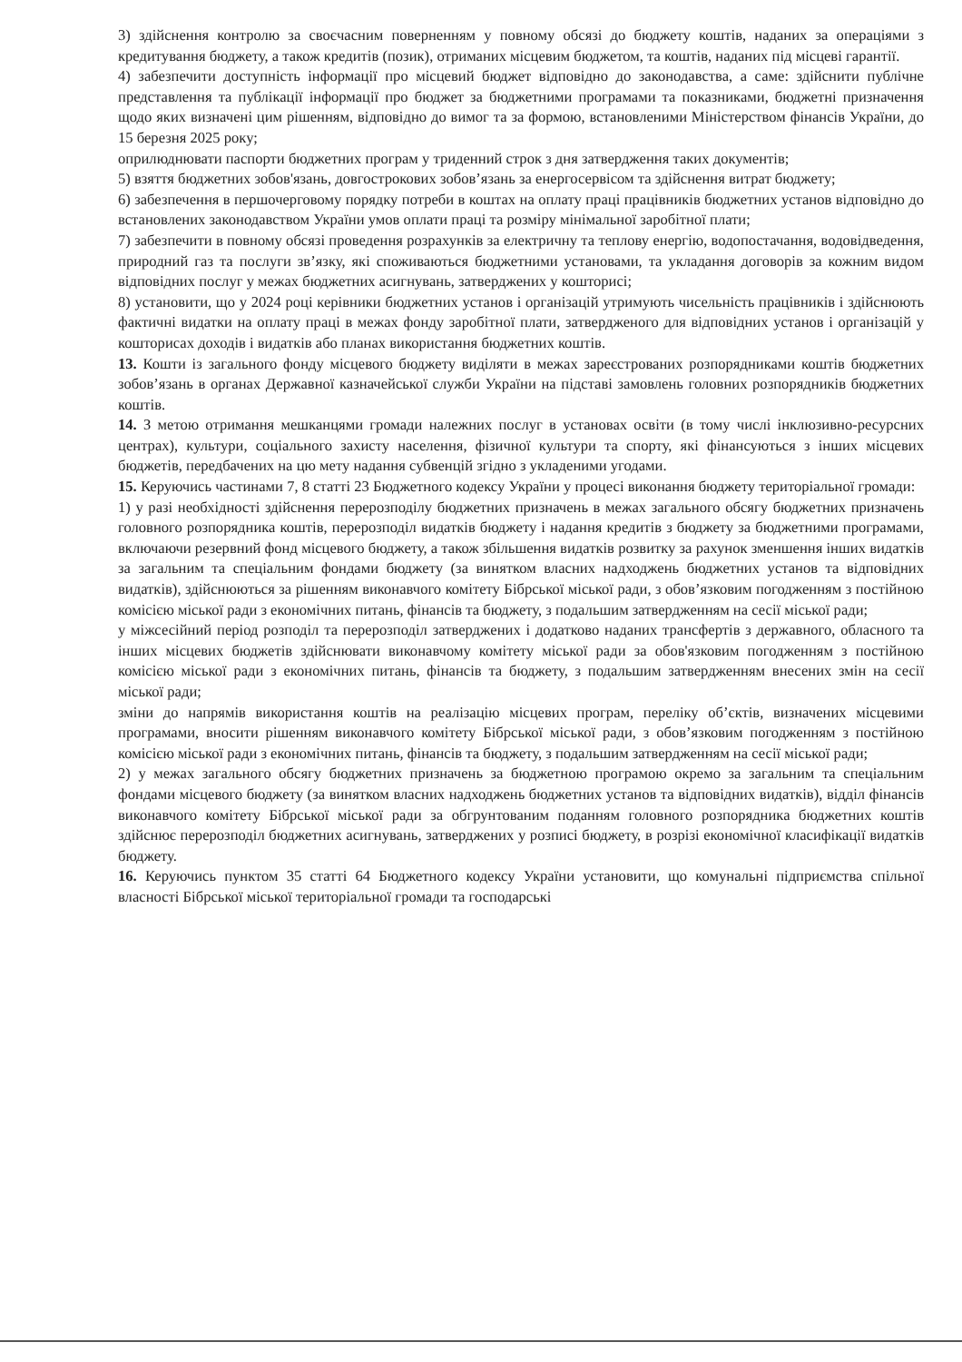3) здійснення контролю за своєчасним поверненням у повному обсязі до бюджету коштів, наданих за операціями з кредитування бюджету, а також кредитів (позик), отриманих місцевим бюджетом, та коштів, наданих під місцеві гарантії.
4) забезпечити доступність інформації про місцевий бюджет відповідно до законодавства, а саме: здійснити публічне представлення та публікації інформації про бюджет за бюджетними програмами та показниками, бюджетні призначення щодо яких визначені цим рішенням, відповідно до вимог та за формою, встановленими Міністерством фінансів України, до 15 березня 2025 року;
оприлюднювати паспорти бюджетних програм у триденний строк з дня затвердження таких документів;
5) взяття бюджетних зобов'язань, довгострокових зобов’язань за енергосервісом та здійснення витрат бюджету;
6) забезпечення в першочерговому порядку потреби в коштах на оплату праці працівників бюджетних установ відповідно до встановлених законодавством України умов оплати праці та розміру мінімальної заробітної плати;
7) забезпечити в повному обсязі проведення розрахунків за електричну та теплову енергію, водопостачання, водовідведення, природний газ та послуги зв’язку, які споживаються бюджетними установами, та укладання договорів за кожним видом відповідних послуг у межах бюджетних асигнувань, затверджених у кошторисі;
8) установити, що у 2024 році керівники бюджетних установ і організацій утримують чисельність працівників і здійснюють фактичні видатки на оплату праці в межах фонду заробітної плати, затвердженого для відповідних установ і організацій у кошторисах доходів і видатків або планах використання бюджетних коштів.
13. Кошти із загального фонду місцевого бюджету виділяти в межах зареєстрованих розпорядниками коштів бюджетних зобов’язань в органах Державної казначейської служби України на підставі замовлень головних розпорядників бюджетних коштів.
14. З метою отримання мешканцями громади належних послуг в установах освіти (в тому числі інклюзивно-ресурсних центрах), культури, соціального захисту населення, фізичної культури та спорту, які фінансуються з інших місцевих бюджетів, передбачених на цю мету надання субвенцій згідно з укладеними угодами.
15. Керуючись частинами 7, 8 статті 23 Бюджетного кодексу України у процесі виконання бюджету територіальної громади:
1) у разі необхідності здійснення перерозподілу бюджетних призначень в межах загального обсягу бюджетних призначень головного розпорядника коштів, перерозподіл видатків бюджету і надання кредитів з бюджету за бюджетними програмами, включаючи резервний фонд місцевого бюджету, а також збільшення видатків розвитку за рахунок зменшення інших видатків за загальним та спеціальним фондами бюджету (за винятком власних надходжень бюджетних установ та відповідних видатків), здійснюються за рішенням виконавчого комітету Бібрської міської ради, з обов’язковим погодженням з постійною комісією міської ради з економічних питань, фінансів та бюджету, з подальшим затвердженням на сесії міської ради;
у міжсесійний період розподіл та перерозподіл затверджених і додатково наданих трансфертів з державного, обласного та інших місцевих бюджетів здійснювати виконавчому комітету міської ради за обов'язковим погодженням з постійною комісією міської ради з економічних питань, фінансів та бюджету, з подальшим затвердженням внесених змін на сесії міської ради;
зміни до напрямів використання коштів на реалізацію місцевих програм, переліку об’єктів, визначених місцевими програмами, вносити рішенням виконавчого комітету Бібрської міської ради, з обов’язковим погодженням з постійною комісією міської ради з економічних питань, фінансів та бюджету, з подальшим затвердженням на сесії міської ради;
2) у межах загального обсягу бюджетних призначень за бюджетною програмою окремо за загальним та спеціальним фондами місцевого бюджету (за винятком власних надходжень бюджетних установ та відповідних видатків), відділ фінансів виконавчого комітету Бібрської міської ради за обгрунтованим поданням головного розпорядника бюджетних коштів здійснює перерозподіл бюджетних асигнувань, затверджених у розписі бюджету, в розрізі економічної класифікації видатків бюджету.
16. Керуючись пунктом 35 статті 64 Бюджетного кодексу України установити, що комунальні підприємства спільної власності Бібрської міської територіальної громади та господарські